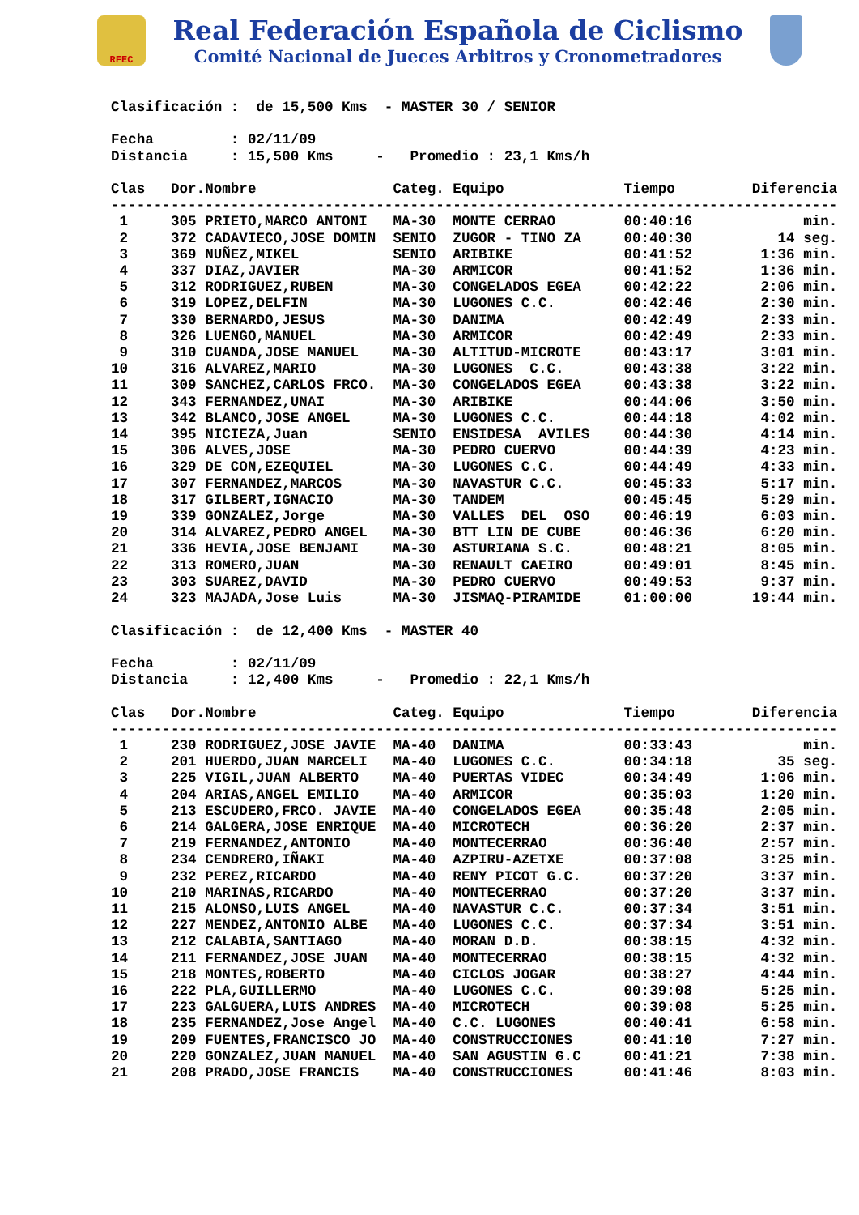RFEC
Real Federación Española de Ciclismo
Comité Nacional de Jueces Arbitros y Cronometradores
Clasificación :  de 15,500 Kms  - MASTER 30 / SENIOR

Fecha         : 02/11/09
Distancia     : 15,500 Kms     -   Promedio : 23,1 Kms/h

Clas   Dor.Nombre                Categ. Equipo              Tiempo         Diferencia
-------------------------------------------------------------------------------------
 1     305 PRIETO,MARCO ANTONI   MA-30  MONTE CERRAO        00:40:16             min.
 2     372 CADAVIECO,JOSE DOMIN  SENIO  ZUGOR - TINO ZA     00:40:30          14 seg.
 3     369 NUÑEZ,MIKEL           SENIO  ARIBIKE             00:41:52        1:36 min.
 4     337 DIAZ,JAVIER           MA-30  ARMICOR             00:41:52        1:36 min.
 5     312 RODRIGUEZ,RUBEN       MA-30  CONGELADOS EGEA     00:42:22        2:06 min.
 6     319 LOPEZ,DELFIN          MA-30  LUGONES C.C.        00:42:46        2:30 min.
 7     330 BERNARDO,JESUS        MA-30  DANIMA              00:42:49        2:33 min.
 8     326 LUENGO,MANUEL         MA-30  ARMICOR             00:42:49        2:33 min.
 9     310 CUANDA,JOSE MANUEL    MA-30  ALTITUD-MICROTE     00:43:17        3:01 min.
10     316 ALVAREZ,MARIO         MA-30  LUGONES  C.C.       00:43:38        3:22 min.
11     309 SANCHEZ,CARLOS FRCO.  MA-30  CONGELADOS EGEA     00:43:38        3:22 min.
12     343 FERNANDEZ,UNAI        MA-30  ARIBIKE             00:44:06        3:50 min.
13     342 BLANCO,JOSE ANGEL     MA-30  LUGONES C.C.        00:44:18        4:02 min.
14     395 NICIEZA,Juan          SENIO  ENSIDESA  AVILES    00:44:30        4:14 min.
15     306 ALVES,JOSE            MA-30  PEDRO CUERVO        00:44:39        4:23 min.
16     329 DE CON,EZEQUIEL       MA-30  LUGONES C.C.        00:44:49        4:33 min.
17     307 FERNANDEZ,MARCOS      MA-30  NAVASTUR C.C.       00:45:33        5:17 min.
18     317 GILBERT,IGNACIO       MA-30  TANDEM              00:45:45        5:29 min.
19     339 GONZALEZ,Jorge        MA-30  VALLES  DEL  OSO    00:46:19        6:03 min.
20     314 ALVAREZ,PEDRO ANGEL   MA-30  BTT LIN DE CUBE     00:46:36        6:20 min.
21     336 HEVIA,JOSE BENJAMI    MA-30  ASTURIANA S.C.      00:48:21        8:05 min.
22     313 ROMERO,JUAN           MA-30  RENAULT CAEIRO      00:49:01        8:45 min.
23     303 SUAREZ,DAVID          MA-30  PEDRO CUERVO        00:49:53        9:37 min.
24     323 MAJADA,Jose Luis      MA-30  JISMAQ-PIRAMIDE     01:00:00       19:44 min.

Clasificación :  de 12,400 Kms  - MASTER 40

Fecha         : 02/11/09
Distancia     : 12,400 Kms     -   Promedio : 22,1 Kms/h

Clas   Dor.Nombre                Categ. Equipo              Tiempo         Diferencia
-------------------------------------------------------------------------------------
 1     230 RODRIGUEZ,JOSE JAVIE  MA-40  DANIMA              00:33:43             min.
 2     201 HUERDO,JUAN MARCELI   MA-40  LUGONES C.C.        00:34:18          35 seg.
 3     225 VIGIL,JUAN ALBERTO    MA-40  PUERTAS VIDEC       00:34:49        1:06 min.
 4     204 ARIAS,ANGEL EMILIO    MA-40  ARMICOR             00:35:03        1:20 min.
 5     213 ESCUDERO,FRCO. JAVIE  MA-40  CONGELADOS EGEA     00:35:48        2:05 min.
 6     214 GALGERA,JOSE ENRIQUE  MA-40  MICROTECH           00:36:20        2:37 min.
 7     219 FERNANDEZ,ANTONIO     MA-40  MONTECERRAO         00:36:40        2:57 min.
 8     234 CENDRERO,IÑAKI        MA-40  AZPIRU-AZETXE       00:37:08        3:25 min.
 9     232 PEREZ,RICARDO         MA-40  RENY PICOT G.C.     00:37:20        3:37 min.
10     210 MARINAS,RICARDO       MA-40  MONTECERRAO         00:37:20        3:37 min.
11     215 ALONSO,LUIS ANGEL     MA-40  NAVASTUR C.C.       00:37:34        3:51 min.
12     227 MENDEZ,ANTONIO ALBE   MA-40  LUGONES C.C.        00:37:34        3:51 min.
13     212 CALABIA,SANTIAGO      MA-40  MORAN D.D.          00:38:15        4:32 min.
14     211 FERNANDEZ,JOSE JUAN   MA-40  MONTECERRAO         00:38:15        4:32 min.
15     218 MONTES,ROBERTO        MA-40  CICLOS JOGAR        00:38:27        4:44 min.
16     222 PLA,GUILLERMO         MA-40  LUGONES C.C.        00:39:08        5:25 min.
17     223 GALGUERA,LUIS ANDRES  MA-40  MICROTECH           00:39:08        5:25 min.
18     235 FERNANDEZ,Jose Angel  MA-40  C.C. LUGONES        00:40:41        6:58 min.
19     209 FUENTES,FRANCISCO JO  MA-40  CONSTRUCCIONES      00:41:10        7:27 min.
20     220 GONZALEZ,JUAN MANUEL  MA-40  SAN AGUSTIN G.C     00:41:21        7:38 min.
21     208 PRADO,JOSE FRANCIS    MA-40  CONSTRUCCIONES      00:41:46        8:03 min.